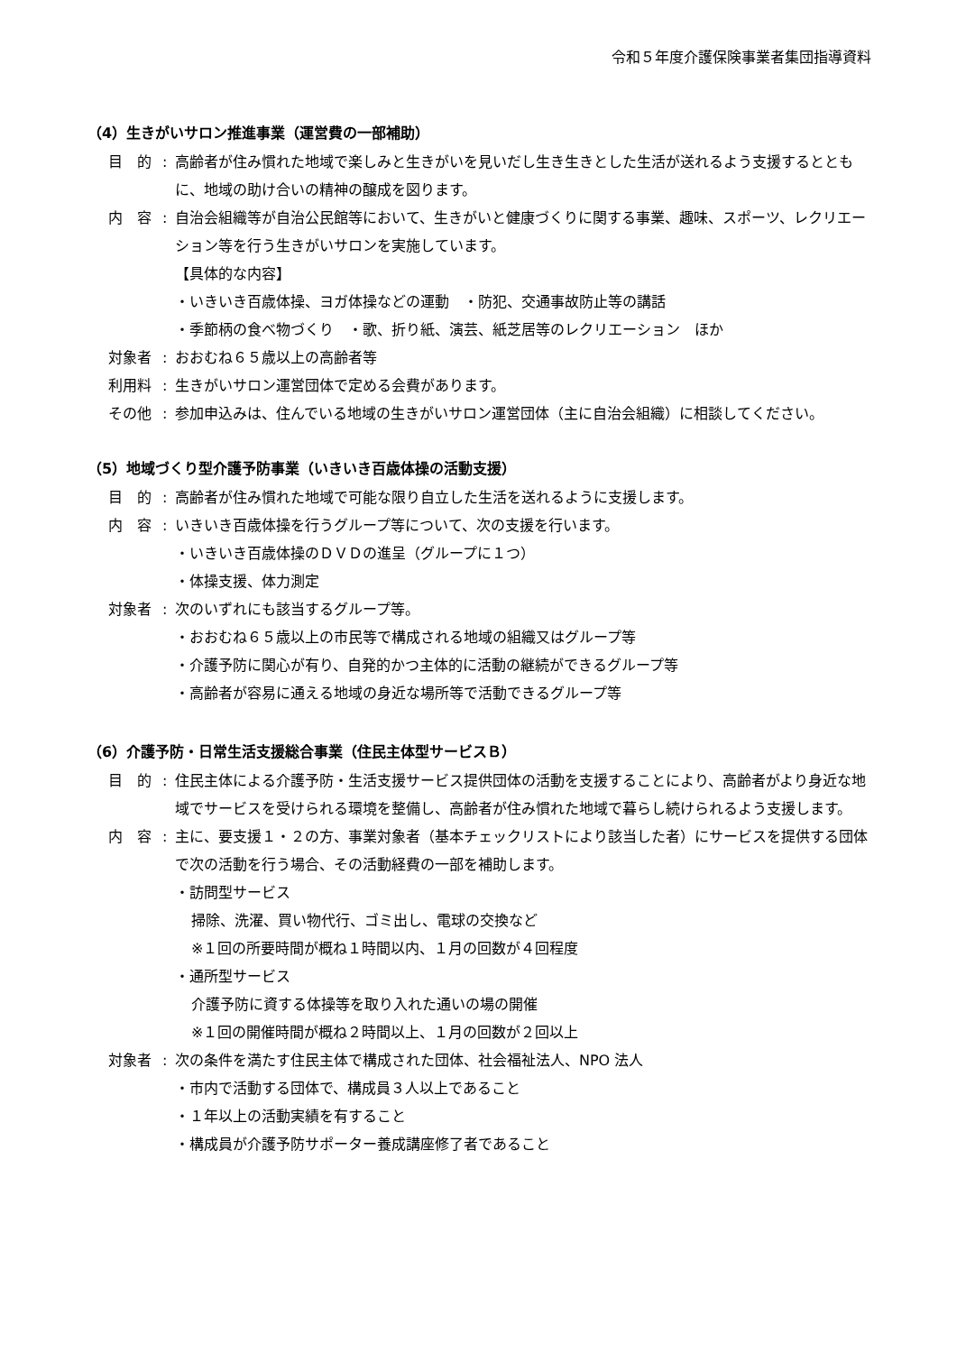令和５年度介護保険事業者集団指導資料
（4）生きがいサロン推進事業（運営費の一部補助）
目　的: 高齢者が住み慣れた地域で楽しみと生きがいを見いだし生き生きとした生活が送れるよう支援するとともに、地域の助け合いの精神の醸成を図ります。
内　容: 自治会組織等が自治公民館等において、生きがいと健康づくりに関する事業、趣味、スポーツ、レクリエーション等を行う生きがいサロンを実施しています。
【具体的な内容】
・いきいき百歳体操、ヨガ体操などの運動　・防犯、交通事故防止等の講話
・季節柄の食べ物づくり　・歌、折り紙、演芸、紙芝居等のレクリエーション　ほか
対象者: おおむね６５歳以上の高齢者等
利用料: 生きがいサロン運営団体で定める会費があります。
その他: 参加申込みは、住んでいる地域の生きがいサロン運営団体（主に自治会組織）に相談してください。
（5）地域づくり型介護予防事業（いきいき百歳体操の活動支援）
目　的: 高齢者が住み慣れた地域で可能な限り自立した生活を送れるように支援します。
内　容: いきいき百歳体操を行うグループ等について、次の支援を行います。
・いきいき百歳体操のＤＶＤの進呈（グループに１つ）
・体操支援、体力測定
対象者: 次のいずれにも該当するグループ等。
・おおむね６５歳以上の市民等で構成される地域の組織又はグループ等
・介護予防に関心が有り、自発的かつ主体的に活動の継続ができるグループ等
・高齢者が容易に通える地域の身近な場所等で活動できるグループ等
（6）介護予防・日常生活支援総合事業（住民主体型サービスＢ）
目　的: 住民主体による介護予防・生活支援サービス提供団体の活動を支援することにより、高齢者がより身近な地域でサービスを受けられる環境を整備し、高齢者が住み慣れた地域で暮らし続けられるよう支援します。
内　容: 主に、要支援１・２の方、事業対象者（基本チェックリストにより該当した者）にサービスを提供する団体で次の活動を行う場合、その活動経費の一部を補助します。
・訪問型サービス
掃除、洗濯、買い物代行、ゴミ出し、電球の交換など
※１回の所要時間が概ね１時間以内、１月の回数が４回程度
・通所型サービス
介護予防に資する体操等を取り入れた通いの場の開催
※１回の開催時間が概ね２時間以上、１月の回数が２回以上
対象者: 次の条件を満たす住民主体で構成された団体、社会福祉法人、NPO 法人
・市内で活動する団体で、構成員３人以上であること
・１年以上の活動実績を有すること
・構成員が介護予防サポーター養成講座修了者であること